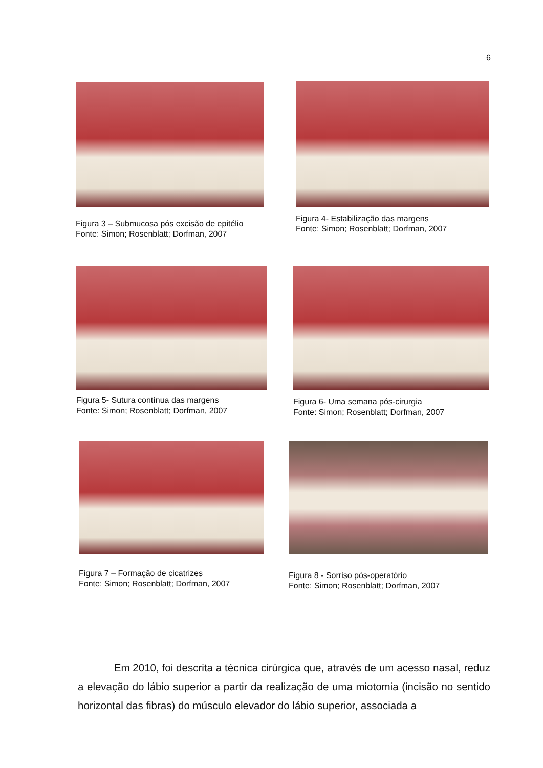6
Figura 3 – Submucosa pós excisão de epitélio
Fonte: Simon; Rosenblatt; Dorfman, 2007
Figura 4- Estabilização das margens
Fonte: Simon; Rosenblatt; Dorfman, 2007
Figura 5- Sutura contínua das margens
Fonte: Simon; Rosenblatt; Dorfman, 2007
Figura 6- Uma semana pós-cirurgia
Fonte: Simon; Rosenblatt; Dorfman, 2007
Figura 7 – Formação de cicatrizes
Fonte: Simon; Rosenblatt; Dorfman, 2007
Figura 8 - Sorriso pós-operatório
Fonte: Simon; Rosenblatt; Dorfman, 2007
Em 2010, foi descrita a técnica cirúrgica que, através de um acesso nasal, reduz a elevação do lábio superior a partir da realização de uma miotomia (incisão no sentido horizontal das fibras) do músculo elevador do lábio superior, associada a